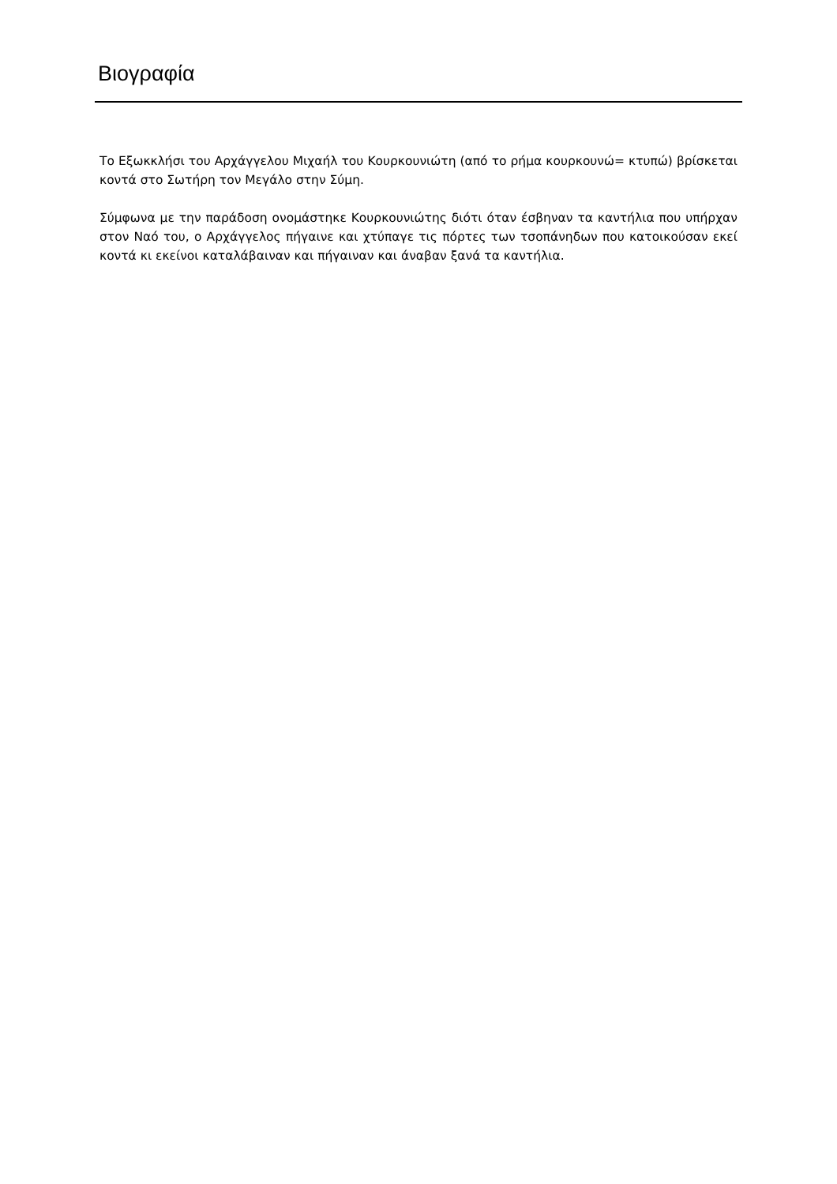Βιογραφία
Το Εξωκκλήσι του Αρχάγγελου Μιχαήλ του Κουρκουνιώτη (από το ρήμα κουρκουνώ= κτυπώ) βρίσκεται κοντά στο Σωτήρη τον Μεγάλο στην Σύμη.
Σύμφωνα με την παράδοση ονομάστηκε Κουρκουνιώτης διότι όταν έσβηναν τα καντήλια που υπήρχαν στον Ναό του, ο Αρχάγγελος πήγαινε και χτύπαγε τις πόρτες των τσοπάνηδων που κατοικούσαν εκεί κοντά κι εκείνοι καταλάβαιναν και πήγαιναν και άναβαν ξανά τα καντήλια.